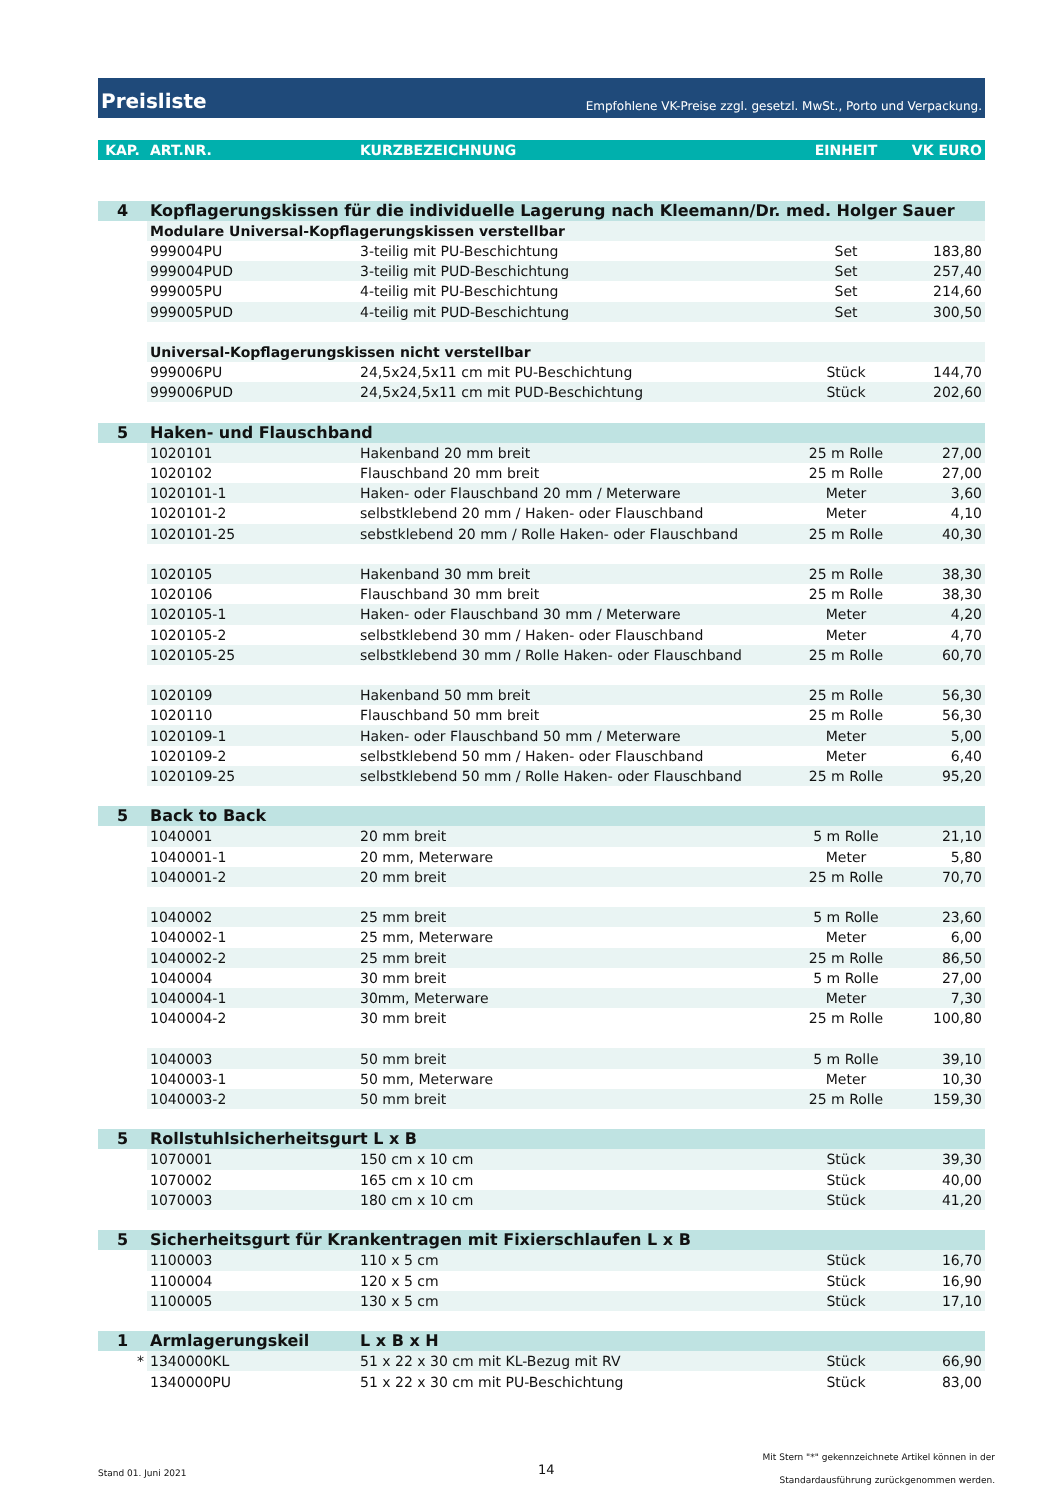Preisliste Empfohlene VK-Preise zzgl. gesetzl. MwSt., Porto und Verpackung.
| KAP. | ART.NR. | KURZBEZEICHNUNG | EINHEIT | VK EURO |
| --- | --- | --- | --- | --- |
| 4 | Kopflagerungskissen für die individuelle Lagerung nach Kleemann/Dr. med. Holger Sauer | | | |
| | Modulare Universal-Kopflagerungskissen verstellbar | | | |
| | 999004PU | 3-teilig mit PU-Beschichtung | Set | 183,80 |
| | 999004PUD | 3-teilig mit PUD-Beschichtung | Set | 257,40 |
| | 999005PU | 4-teilig mit PU-Beschichtung | Set | 214,60 |
| | 999005PUD | 4-teilig mit PUD-Beschichtung | Set | 300,50 |
| | Universal-Kopflagerungskissen nicht verstellbar | | | |
| | 999006PU | 24,5x24,5x11 cm mit PU-Beschichtung | Stück | 144,70 |
| | 999006PUD | 24,5x24,5x11 cm mit PUD-Beschichtung | Stück | 202,60 |
| 5 | Haken- und Flauschband | | | |
| | 1020101 | Hakenband 20 mm breit | 25 m Rolle | 27,00 |
| | 1020102 | Flauschband 20 mm breit | 25 m Rolle | 27,00 |
| | 1020101-1 | Haken- oder Flauschband 20 mm / Meterware | Meter | 3,60 |
| | 1020101-2 | selbstklebend 20 mm / Haken- oder Flauschband | Meter | 4,10 |
| | 1020101-25 | sebstklebend 20 mm / Rolle Haken- oder Flauschband | 25 m Rolle | 40,30 |
| | 1020105 | Hakenband 30 mm breit | 25 m Rolle | 38,30 |
| | 1020106 | Flauschband 30 mm breit | 25 m Rolle | 38,30 |
| | 1020105-1 | Haken- oder Flauschband 30 mm / Meterware | Meter | 4,20 |
| | 1020105-2 | selbstklebend 30 mm / Haken- oder Flauschband | Meter | 4,70 |
| | 1020105-25 | selbstklebend 30 mm / Rolle Haken- oder Flauschband | 25 m Rolle | 60,70 |
| | 1020109 | Hakenband 50 mm breit | 25 m Rolle | 56,30 |
| | 1020110 | Flauschband 50 mm breit | 25 m Rolle | 56,30 |
| | 1020109-1 | Haken- oder Flauschband 50 mm / Meterware | Meter | 5,00 |
| | 1020109-2 | selbstklebend 50 mm / Haken- oder Flauschband | Meter | 6,40 |
| | 1020109-25 | selbstklebend 50 mm / Rolle Haken- oder Flauschband | 25 m Rolle | 95,20 |
| 5 | Back to Back | | | |
| | 1040001 | 20 mm breit | 5 m Rolle | 21,10 |
| | 1040001-1 | 20 mm, Meterware | Meter | 5,80 |
| | 1040001-2 | 20 mm breit | 25 m Rolle | 70,70 |
| | 1040002 | 25 mm breit | 5 m Rolle | 23,60 |
| | 1040002-1 | 25 mm, Meterware | Meter | 6,00 |
| | 1040002-2 | 25 mm breit | 25 m Rolle | 86,50 |
| | 1040004 | 30 mm breit | 5 m Rolle | 27,00 |
| | 1040004-1 | 30mm, Meterware | Meter | 7,30 |
| | 1040004-2 | 30 mm breit | 25 m Rolle | 100,80 |
| | 1040003 | 50 mm breit | 5 m Rolle | 39,10 |
| | 1040003-1 | 50 mm, Meterware | Meter | 10,30 |
| | 1040003-2 | 50 mm breit | 25 m Rolle | 159,30 |
| 5 | Rollstuhlsicherheitsgurt L x B | | | |
| | 1070001 | 150 cm x 10 cm | Stück | 39,30 |
| | 1070002 | 165 cm x 10 cm | Stück | 40,00 |
| | 1070003 | 180 cm x 10 cm | Stück | 41,20 |
| 5 | Sicherheitsgurt für Krankentragen mit Fixierschlaufen L x B | | | |
| | 1100003 | 110 x 5 cm | Stück | 16,70 |
| | 1100004 | 120 x 5 cm | Stück | 16,90 |
| | 1100005 | 130 x 5 cm | Stück | 17,10 |
| 1 | Armlagerungskeil | L x B x H | | |
| * | 1340000KL | 51 x 22 x 30 cm mit KL-Bezug mit RV | Stück | 66,90 |
| | 1340000PU | 51 x 22 x 30 cm mit PU-Beschichtung | Stück | 83,00 |
Stand 01. Juni 2021 14
Mit Stern "*" gekennzeichnete Artikel können in der
Standardausführung zurückgenommen werden.